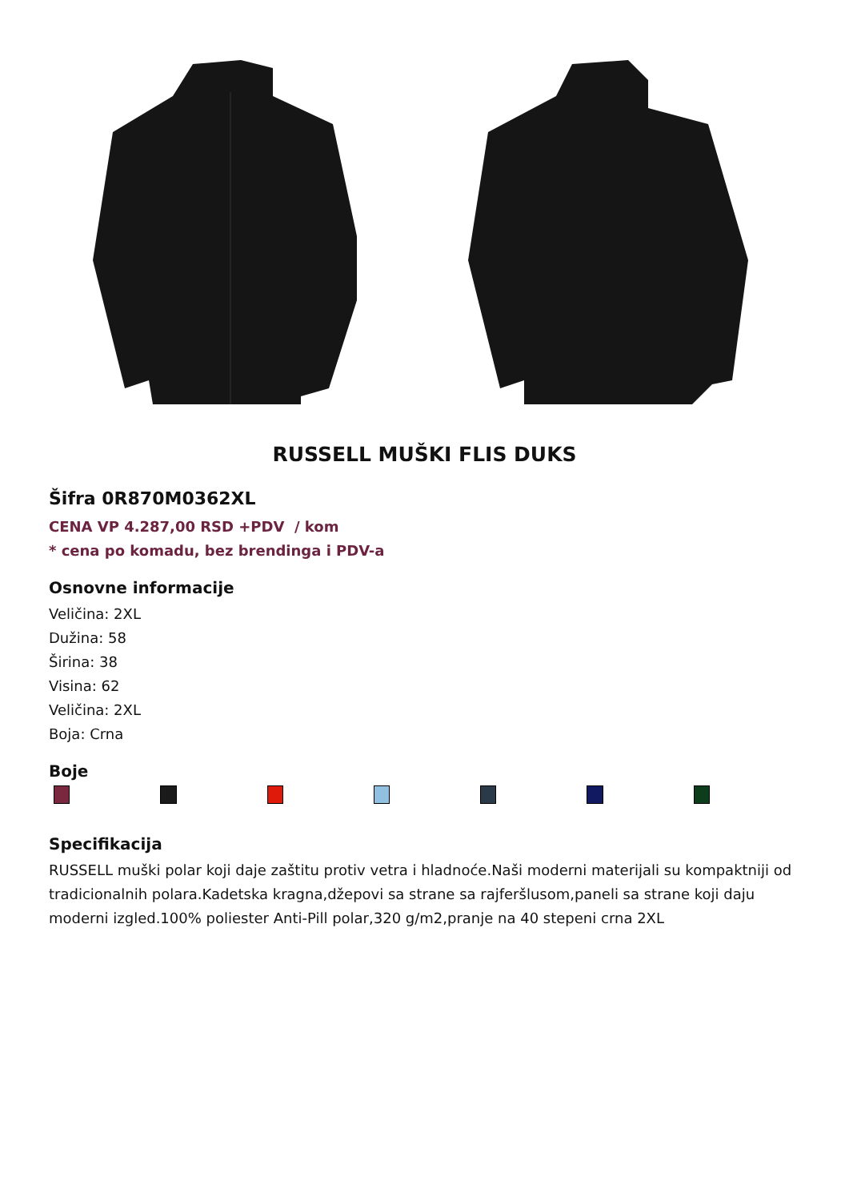RUSSELL MUŠKI FLIS DUKS
Šifra 0R870M0362XL
CENA VP 4.287,00 RSD +PDV / kom
* cena po komadu, bez brendinga i PDV-a
Osnovne informacije
Veličina: 2XL
Dužina: 58
Širina: 38
Visina: 62
Veličina: 2XL
Boja: Crna
Boje
Specifikacija
RUSSELL muški polar koji daje zaštitu protiv vetra i hladnoće.Naši moderni materijali su kompaktniji od tradicionalnih polara.Kadetska kragna,džepovi sa strane sa rajferšlusom,paneli sa strane koji daju moderni izgled.100% poliester Anti-Pill polar,320 g/m2,pranje na 40 stepeni crna 2XL